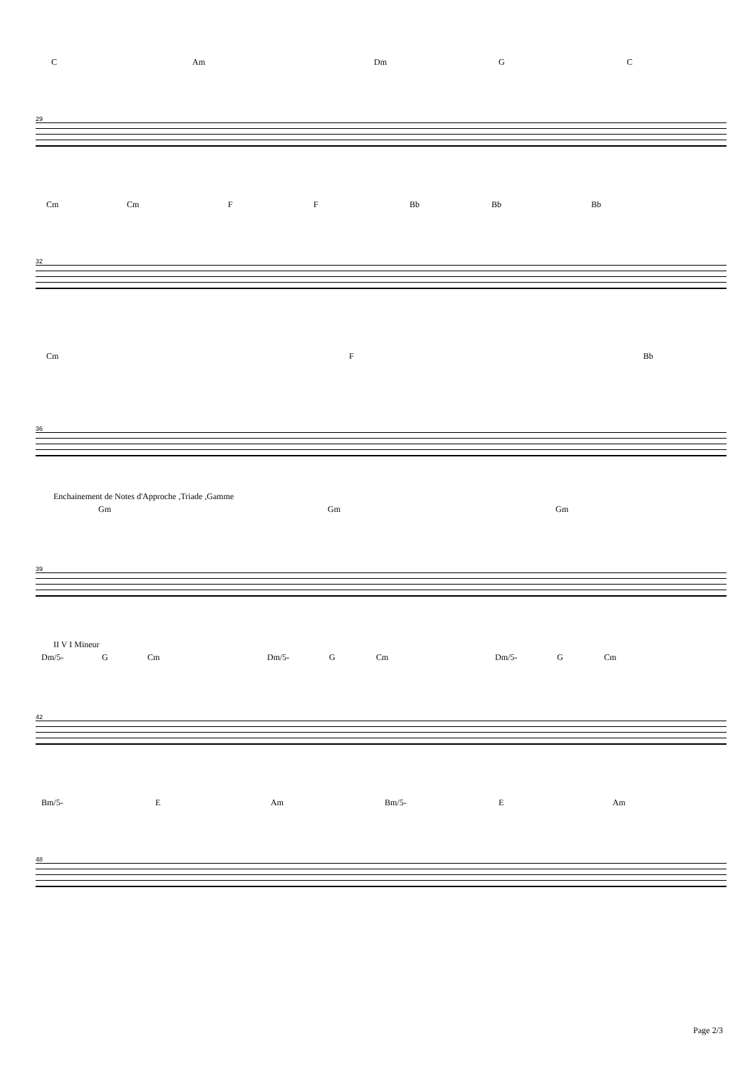C Am Dm G C
29
Cm Cm F F Bb Bb Bb
32
Cm F Bb
36
Enchainement de Notes d'Approche ,Triade ,Gamme
Gm Gm Gm
39
II V I Mineur
Dm/5- G Cm Dm/5- G Cm Dm/5- G Cm
42
Bm/5- E Am Bm/5- E Am
48
Page 2/3